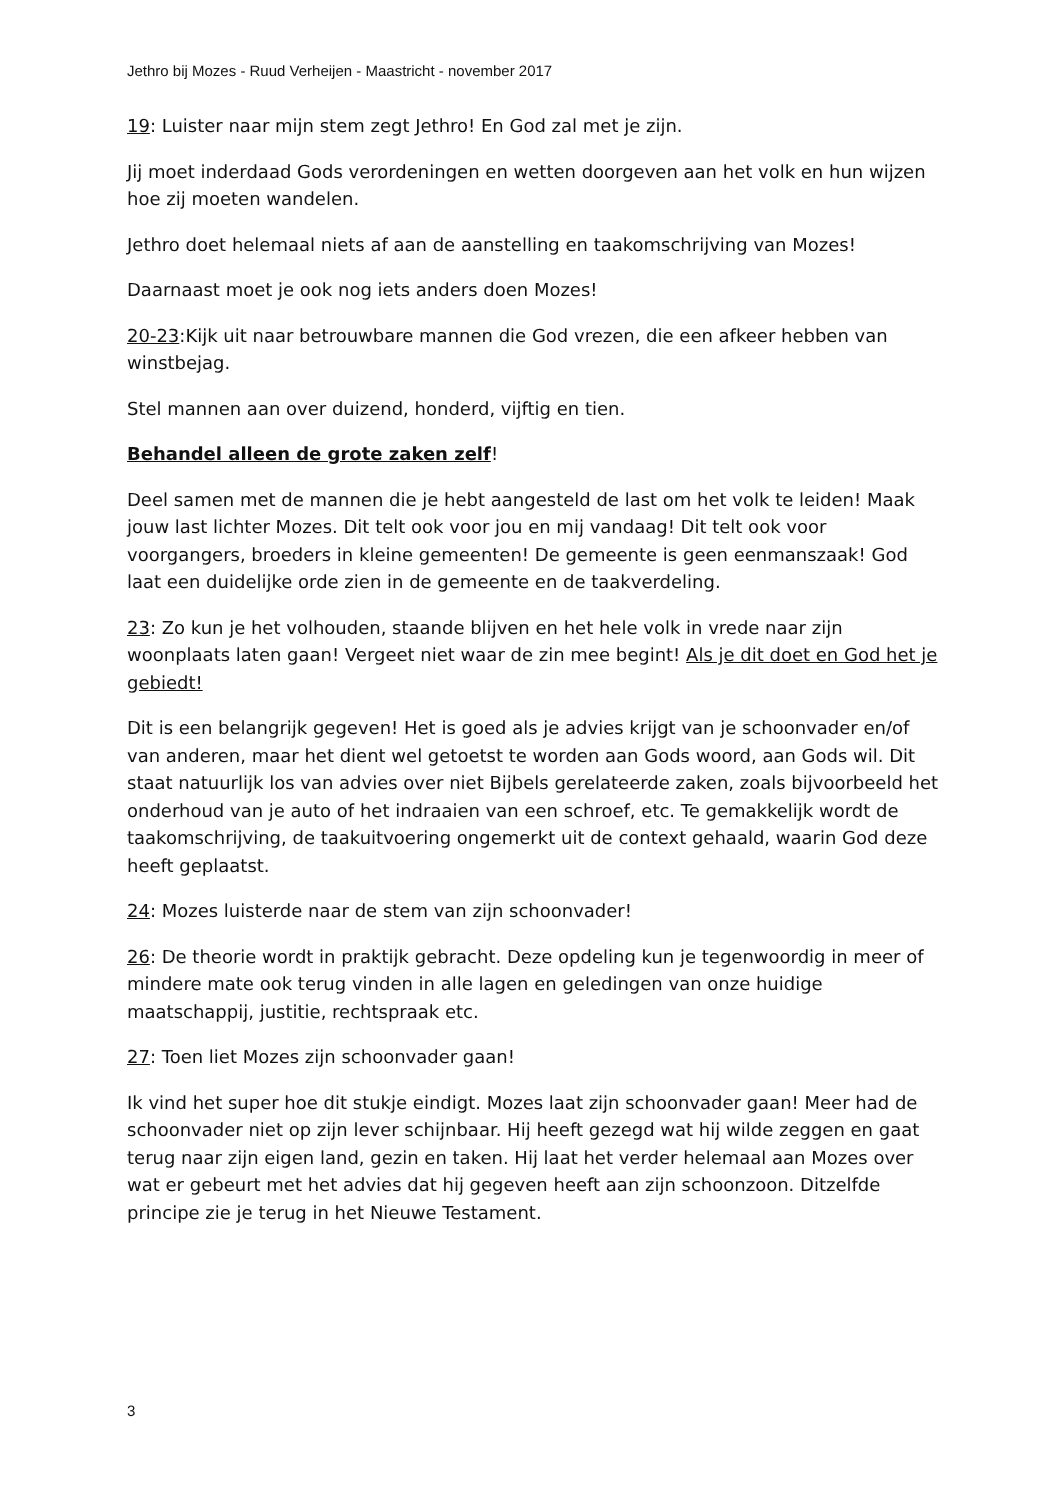Jethro bij Mozes - Ruud Verheijen - Maastricht - november 2017
19: Luister naar mijn stem zegt Jethro! En God zal met je zijn.
Jij moet inderdaad Gods verordeningen en wetten doorgeven aan het volk en hun wijzen hoe zij moeten wandelen.
Jethro doet helemaal niets af aan de aanstelling en taakomschrijving van Mozes!
Daarnaast moet je ook nog iets anders doen Mozes!
20-23:Kijk uit naar betrouwbare mannen die God vrezen, die een afkeer hebben van winstbejag.
Stel mannen aan over duizend, honderd, vijftig en tien.
Behandel alleen de grote zaken zelf!
Deel samen met de mannen die je hebt aangesteld de last om het volk te leiden! Maak jouw last lichter Mozes. Dit telt ook voor jou en mij vandaag! Dit telt ook voor voorgangers, broeders in kleine gemeenten! De gemeente is geen eenmanszaak! God laat een duidelijke orde zien in de gemeente en de taakverdeling.
23: Zo kun je het volhouden, staande blijven en het hele volk in vrede naar zijn woonplaats laten gaan! Vergeet niet waar de zin mee begint! Als je dit doet en God het je gebiedt!
Dit is een belangrijk gegeven! Het is goed als je advies krijgt van je schoonvader en/of van anderen, maar het dient wel getoetst te worden aan Gods woord, aan Gods wil. Dit staat natuurlijk los van advies over niet Bijbels gerelateerde zaken, zoals bijvoorbeeld het onderhoud van je auto of het indraaien van een schroef, etc. Te gemakkelijk wordt de taakomschrijving, de taakuitvoering ongemerkt uit de context gehaald, waarin God deze heeft geplaatst.
24: Mozes luisterde naar de stem van zijn schoonvader!
26: De theorie wordt in praktijk gebracht. Deze opdeling kun je tegenwoordig in meer of mindere mate ook terug vinden in alle lagen en geledingen van onze huidige maatschappij, justitie, rechtspraak etc.
27: Toen liet Mozes zijn schoonvader gaan!
Ik vind het super hoe dit stukje eindigt. Mozes laat zijn schoonvader gaan! Meer had de schoonvader niet op zijn lever schijnbaar. Hij heeft gezegd wat hij wilde zeggen en gaat terug naar zijn eigen land, gezin en taken. Hij laat het verder helemaal aan Mozes over wat er gebeurt met het advies dat hij gegeven heeft aan zijn schoonzoon. Ditzelfde principe zie je terug in het Nieuwe Testament.
3